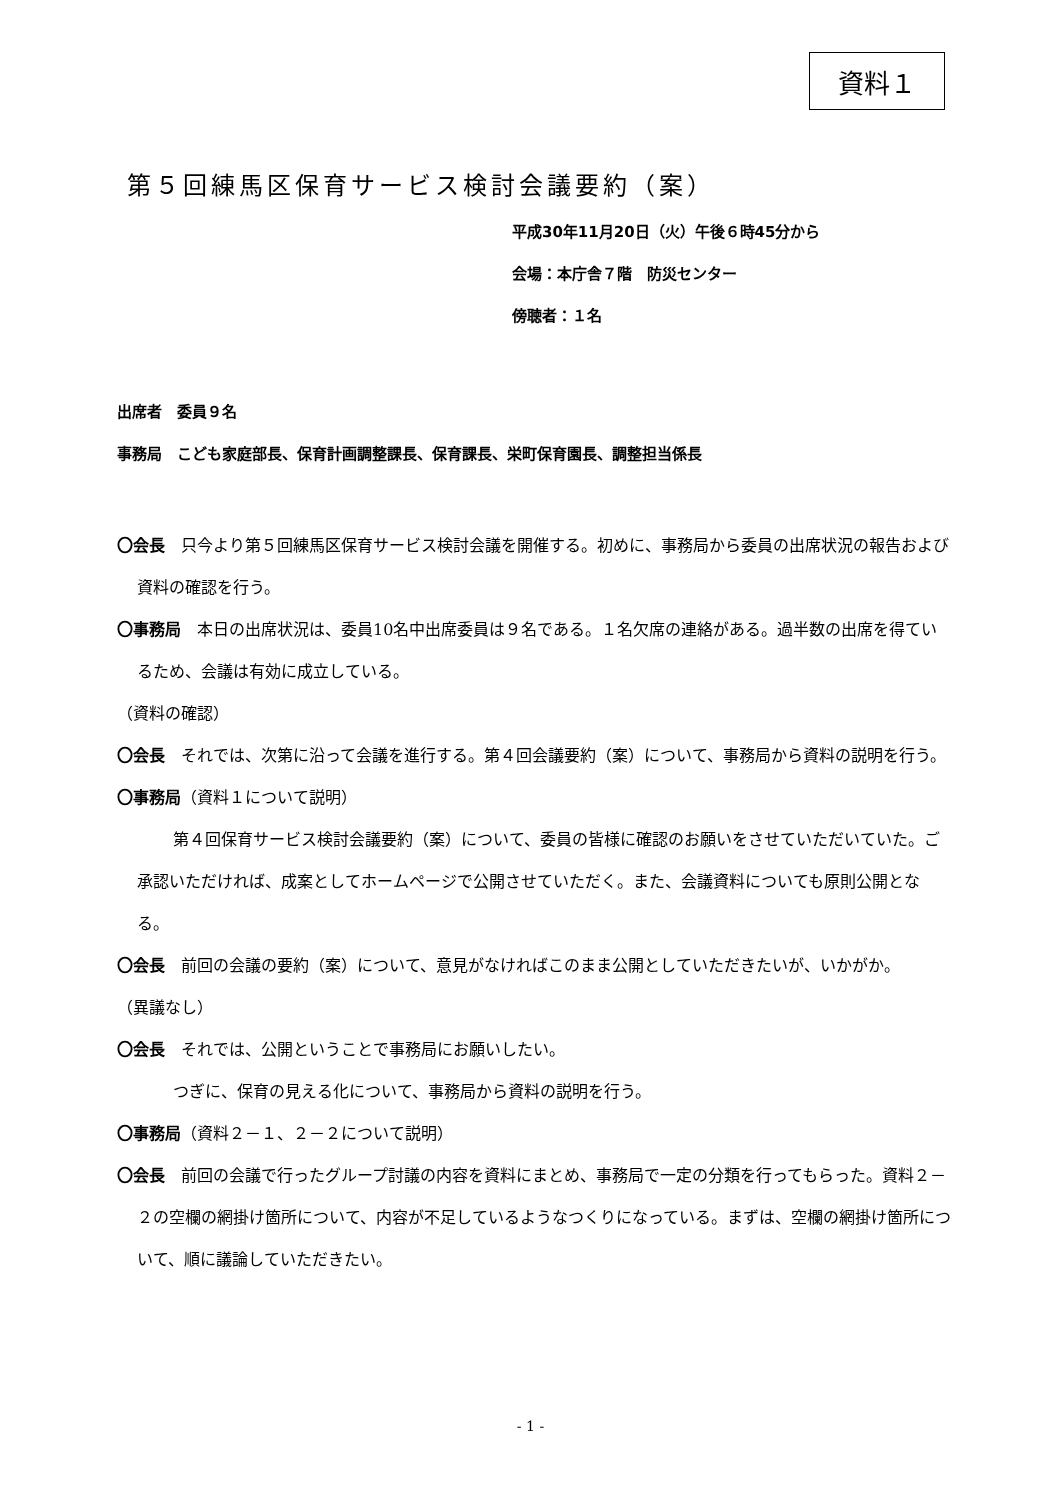資料１
第５回練馬区保育サービス検討会議要約（案）
平成30年11月20日（火）午後６時45分から
会場：本庁舎７階　防災センター
傍聴者：１名
出席者　委員９名
事務局　こども家庭部長、保育計画調整課長、保育課長、栄町保育園長、調整担当係長
〇会長　只今より第５回練馬区保育サービス検討会議を開催する。初めに、事務局から委員の出席状況の報告および資料の確認を行う。
〇事務局　本日の出席状況は、委員10名中出席委員は９名である。１名欠席の連絡がある。過半数の出席を得ているため、会議は有効に成立している。
（資料の確認）
〇会長　それでは、次第に沿って会議を進行する。第４回会議要約（案）について、事務局から資料の説明を行う。
〇事務局（資料１について説明）
　第４回保育サービス検討会議要約（案）について、委員の皆様に確認のお願いをさせていただいていた。ご承認いただければ、成案としてホームページで公開させていただく。また、会議資料についても原則公開となる。
〇会長　前回の会議の要約（案）について、意見がなければこのまま公開としていただきたいが、いかがか。
（異議なし）
〇会長　それでは、公開ということで事務局にお願いしたい。
　つぎに、保育の見える化について、事務局から資料の説明を行う。
〇事務局（資料２－１、２－２について説明）
〇会長　前回の会議で行ったグループ討議の内容を資料にまとめ、事務局で一定の分類を行ってもらった。資料２－２の空欄の網掛け箇所について、内容が不足しているようなつくりになっている。まずは、空欄の網掛け箇所について、順に議論していただきたい。
- 1 -